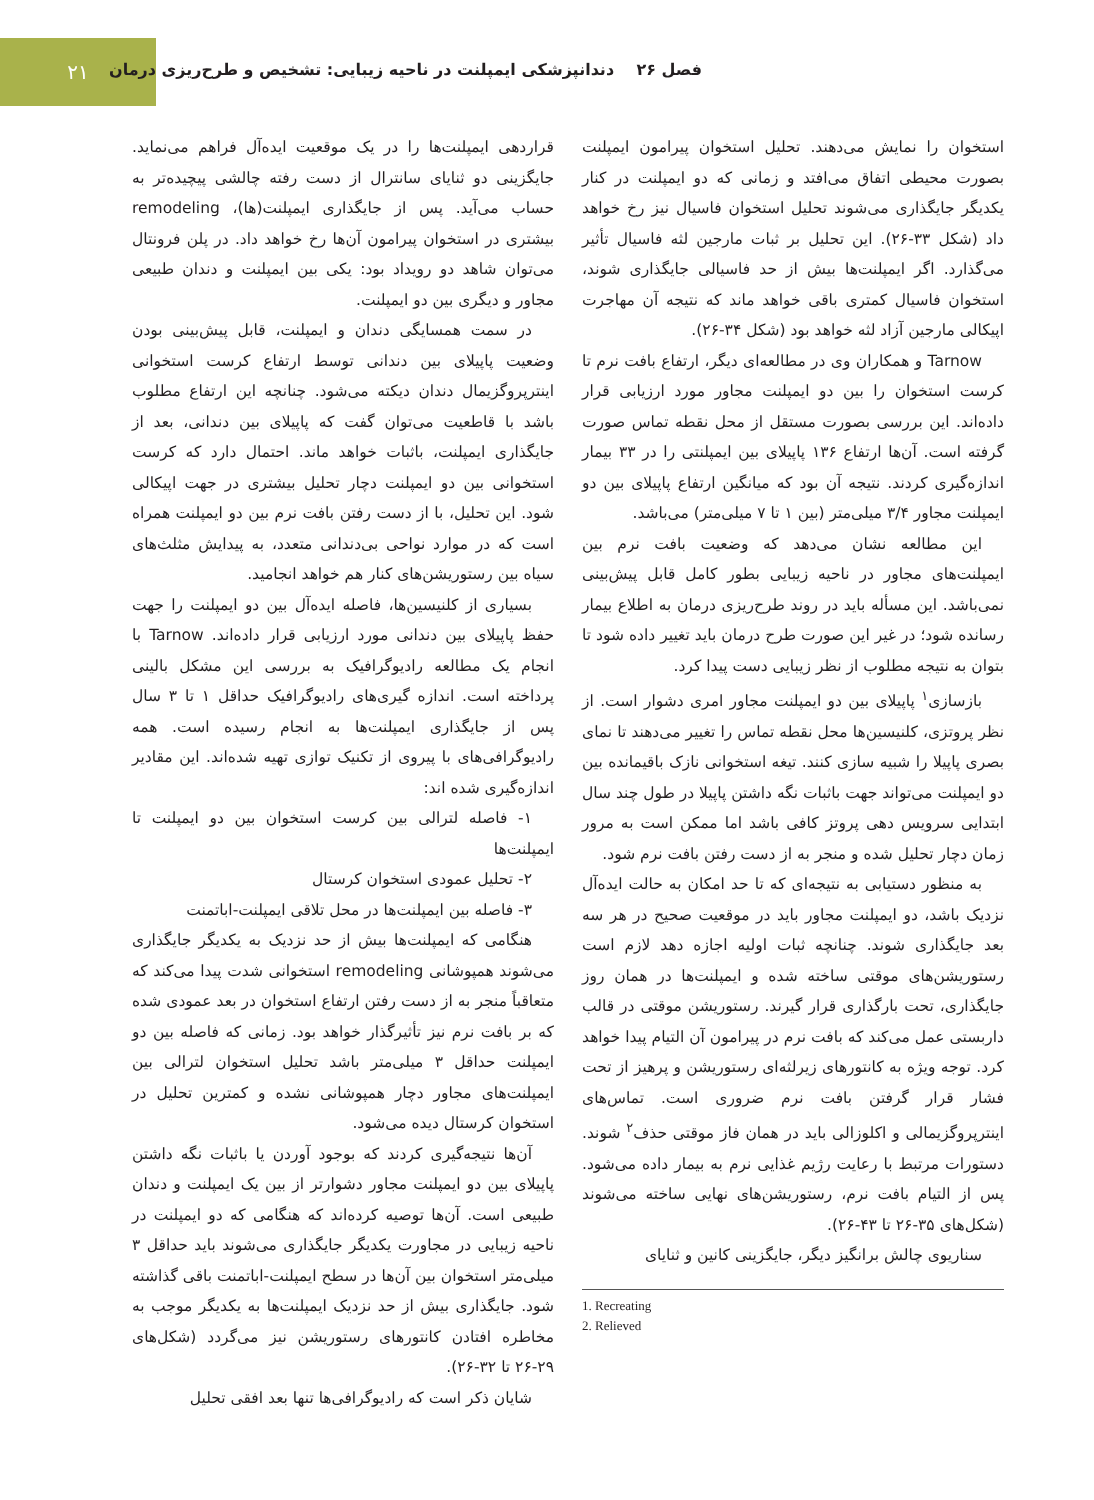۲۱
فصل ۲۶ دندانپزشکی ایمپلنت در ناحیه زیبایی: تشخیص و طرح‌ریزی درمان
قراردهی ایمپلنت‌ها را در یک موقعیت ایده‌آل فراهم می‌نماید. جایگزینی دو ثنایای سانترال از دست رفته چالشی پیچیده‌تر به حساب می‌آید. پس از جایگذاری ایمپلنت(ها)، remodeling بیشتری در استخوان پیرامون آن‌ها رخ خواهد داد. در پلن فرونتال می‌توان شاهد دو رویداد بود: یکی بین ایمپلنت و دندان طبیعی مجاور و دیگری بین دو ایمپلنت.
در سمت همسایگی دندان و ایمپلنت، قابل پیش‌بینی بودن وضعیت پاپیلای بین دندانی توسط ارتفاع کرست استخوانی اینترپروگزیمال دندان دیکته می‌شود. چنانچه این ارتفاع مطلوب باشد با قاطعیت می‌توان گفت که پاپیلای بین دندانی، بعد از جایگذاری ایمپلنت، باثبات خواهد ماند. احتمال دارد که کرست استخوانی بین دو ایمپلنت دچار تحلیل بیشتری در جهت اپیکالی شود. این تحلیل، با از دست رفتن بافت نرم بین دو ایمپلنت همراه است که در موارد نواحی بی‌دندانی متعدد، به پیدایش مثلث‌های سیاه بین رستوریشن‌های کنار هم خواهد انجامید.
بسیاری از کلنیسین‌ها، فاصله ایده‌آل بین دو ایمپلنت را جهت حفظ پاپیلای بین دندانی مورد ارزیابی قرار داده‌اند. Tarnow با انجام یک مطالعه رادیوگرافیک به بررسی این مشکل بالینی پرداخته است. اندازه گیری‌های رادیوگرافیک حداقل ۱ تا ۳ سال پس از جایگذاری ایمپلنت‌ها به انجام رسیده است. همه رادیوگرافی‌های با پیروی از تکنیک توازی تهیه شده‌اند. این مقادیر اندازه‌گیری شده اند:
۱- فاصله لترالی بین کرست استخوان بین دو ایمپلنت تا ایمپلنت‌ها
۲- تحلیل عمودی استخوان کرستال
۳- فاصله بین ایمپلنت‌ها در محل تلاقی ایمپلنت-اباتمنت
هنگامی که ایمپلنت‌ها بیش از حد نزدیک به یکدیگر جایگذاری می‌شوند همپوشانی remodeling استخوانی شدت پیدا می‌کند که متعاقباً منجر به از دست رفتن ارتفاع استخوان در بعد عمودی شده که بر بافت نرم نیز تأثیرگذار خواهد بود. زمانی که فاصله بین دو ایمپلنت حداقل ۳ میلی‌متر باشد تحلیل استخوان لترالی بین ایمپلنت‌های مجاور دچار همپوشانی نشده و کمترین تحلیل در استخوان کرستال دیده می‌شود.
آن‌ها نتیجه‌گیری کردند که بوجود آوردن یا باثبات نگه داشتن پاپیلای بین دو ایمپلنت مجاور دشوارتر از بین یک ایمپلنت و دندان طبیعی است. آن‌ها توصیه کرده‌اند که هنگامی که دو ایمپلنت در ناحیه زیبایی در مجاورت یکدیگر جایگذاری می‌شوند باید حداقل ۳ میلی‌متر استخوان بین آن‌ها در سطح ایمپلنت-اباتمنت باقی گذاشته شود. جایگذاری بیش از حد نزدیک ایمپلنت‌ها به یکدیگر موجب به مخاطره افتادن کانتورهای رستوریشن نیز می‌گردد (شکل‌های ۲۹-۲۶ تا ۳۲-۲۶).
شایان ذکر است که رادیوگرافی‌ها تنها بعد افقی تحلیل
استخوان را نمایش می‌دهند. تحلیل استخوان پیرامون ایمپلنت بصورت محیطی اتفاق می‌افتد و زمانی که دو ایمپلنت در کنار یکدیگر جایگذاری می‌شوند تحلیل استخوان فاسیال نیز رخ خواهد داد (شکل ۳۳-۲۶). این تحلیل بر ثبات مارجین لثه فاسیال تأثیر می‌گذارد. اگر ایمپلنت‌ها بیش از حد فاسیالی جایگذاری شوند، استخوان فاسیال کمتری باقی خواهد ماند که نتیجه آن مهاجرت اپیکالی مارجین آزاد لثه خواهد بود (شکل ۳۴-۲۶).
Tarnow و همکاران وی در مطالعه‌ای دیگر، ارتفاع بافت نرم تا کرست استخوان را بین دو ایمپلنت مجاور مورد ارزیابی قرار داده‌اند. این بررسی بصورت مستقل از محل نقطه تماس صورت گرفته است. آن‌ها ارتفاع ۱۳۶ پاپیلای بین ایمپلنتی را در ۳۳ بیمار اندازه‌گیری کردند. نتیجه آن بود که میانگین ارتفاع پاپیلای بین دو ایمپلنت مجاور ۳/۴ میلی‌متر (بین ۱ تا ۷ میلی‌متر) می‌باشد.
این مطالعه نشان می‌دهد که وضعیت بافت نرم بین ایمپلنت‌های مجاور در ناحیه زیبایی بطور کامل قابل پیش‌بینی نمی‌باشد. این مسأله باید در روند طرح‌ریزی درمان به اطلاع بیمار رسانده شود؛ در غیر این صورت طرح درمان باید تغییر داده شود تا بتوان به نتیجه مطلوب از نظر زیبایی دست پیدا کرد.
بازسازی<sup>۱</sup> پاپیلای بین دو ایمپلنت مجاور امری دشوار است. از نظر پروتزی، کلنیسین‌ها محل نقطه تماس را تغییر می‌دهند تا نمای بصری پاپیلا را شبیه سازی کنند. تیغه استخوانی نازک باقیمانده بین دو ایمپلنت می‌تواند جهت باثبات نگه داشتن پاپیلا در طول چند سال ابتدایی سرویس دهی پروتز کافی باشد اما ممکن است به مرور زمان دچار تحلیل شده و منجر به از دست رفتن بافت نرم شود.
به منظور دستیابی به نتیجه‌ای که تا حد امکان به حالت ایده‌آل نزدیک باشد، دو ایمپلنت مجاور باید در موقعیت صحیح در هر سه بعد جایگذاری شوند. چنانچه ثبات اولیه اجازه دهد لازم است رستوریشن‌های موقتی ساخته شده و ایمپلنت‌ها در همان روز جایگذاری، تحت بارگذاری قرار گیرند. رستوریشن موقتی در قالب داربستی عمل می‌کند که بافت نرم در پیرامون آن التیام پیدا خواهد کرد. توجه ویژه به کانتورهای زیرلثه‌ای رستوریشن و پرهیز از تحت فشار قرار گرفتن بافت نرم ضروری است. تماس‌های اینترپروگزیمالی و اکلوزالی باید در همان فاز موقتی حذف<sup>۲</sup> شوند. دستورات مرتبط با رعایت رژیم غذایی نرم به بیمار داده می‌شود. پس از التیام بافت نرم، رستوریشن‌های نهایی ساخته می‌شوند (شکل‌های ۳۵-۲۶ تا ۴۳-۲۶).
سناریوی چالش برانگیز دیگر، جایگزینی کانین و ثنایای
1. Recreating
2. Relieved